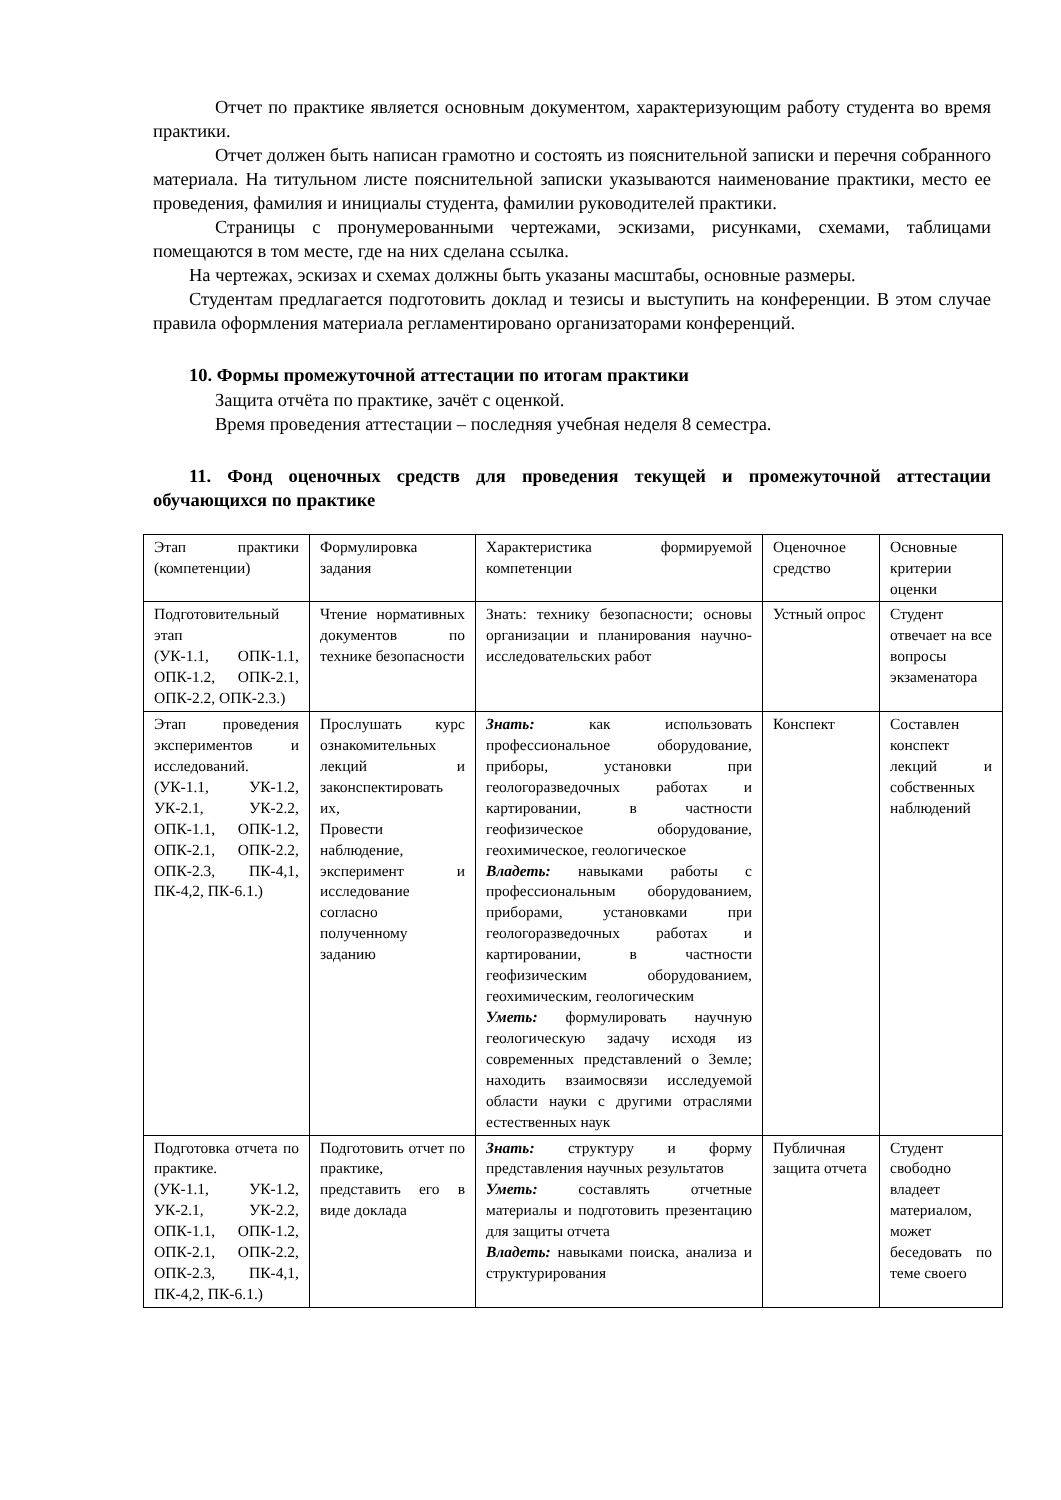Отчет по практике является основным документом, характеризующим работу студента во время практики.
Отчет должен быть написан грамотно и состоять из пояснительной записки и перечня собранного материала. На титульном листе пояснительной записки указываются наименование практики, место ее проведения, фамилия и инициалы студента, фамилии руководителей практики.
Страницы с пронумерованными чертежами, эскизами, рисунками, схемами, таблицами помещаются в том месте, где на них сделана ссылка.
На чертежах, эскизах и схемах должны быть указаны масштабы, основные размеры.
Студентам предлагается подготовить доклад и тезисы и выступить на конференции. В этом случае правила оформления материала регламентировано организаторами конференций.
10. Формы промежуточной аттестации по итогам практики
Защита отчёта по практике, зачёт с оценкой.
Время проведения аттестации – последняя учебная неделя 8 семестра.
11. Фонд оценочных средств для проведения текущей и промежуточной аттестации обучающихся по практике
| Этап практики (компетенции) | Формулировка задания | Характеристика формируемой компетенции | Оценочное средство | Основные критерии оценки |
| Подготовительный этап (УК-1.1, ОПК-1.1, ОПК-1.2, ОПК-2.1, ОПК-2.2, ОПК-2.3.) | Чтение нормативных документов по технике безопасности | Знать: технику безопасности; основы организации и планирования научно-исследовательских работ | Устный опрос | Студент отвечает на все вопросы экзаменатора |
| Этап проведения экспериментов и исследований. (УК-1.1, УК-1.2, УК-2.1, УК-2.2, ОПК-1.1, ОПК-1.2, ОПК-2.1, ОПК-2.2, ОПК-2.3, ПК-4,1, ПК-4,2, ПК-6.1.) | Прослушать курс ознакомительных лекций и законспектировать их, Провести наблюдение, эксперимент и исследование согласно полученному заданию | Знать: как использовать профессиональное оборудование, приборы, установки при геологоразведочных работах и картировании, в частности геофизическое оборудование, геохимическое, геологическое Владеть: навыками работы с профессиональным оборудованием, приборами, установками при геологоразведочных работах и картировании, в частности геофизическим оборудованием, геохимическим, геологическим Уметь: формулировать научную геологическую задачу исходя из современных представлений о Земле; находить взаимосвязи исследуемой области науки с другими отраслями естественных наук | Конспект | Составлен конспект лекций и собственных наблюдений |
| Подготовка отчета по практике. (УК-1.1, УК-1.2, УК-2.1, УК-2.2, ОПК-1.1, ОПК-1.2, ОПК-2.1, ОПК-2.2, ОПК-2.3, ПК-4,1, ПК-4,2, ПК-6.1.) | Подготовить отчет по практике, представить его в виде доклада | Знать: структуру и форму представления научных результатов Уметь: составлять отчетные материалы и подготовить презентацию для защиты отчета Владеть: навыками поиска, анализа и структурирования | Публичная защита отчета | Студент свободно владеет материалом, может беседовать по теме своего |